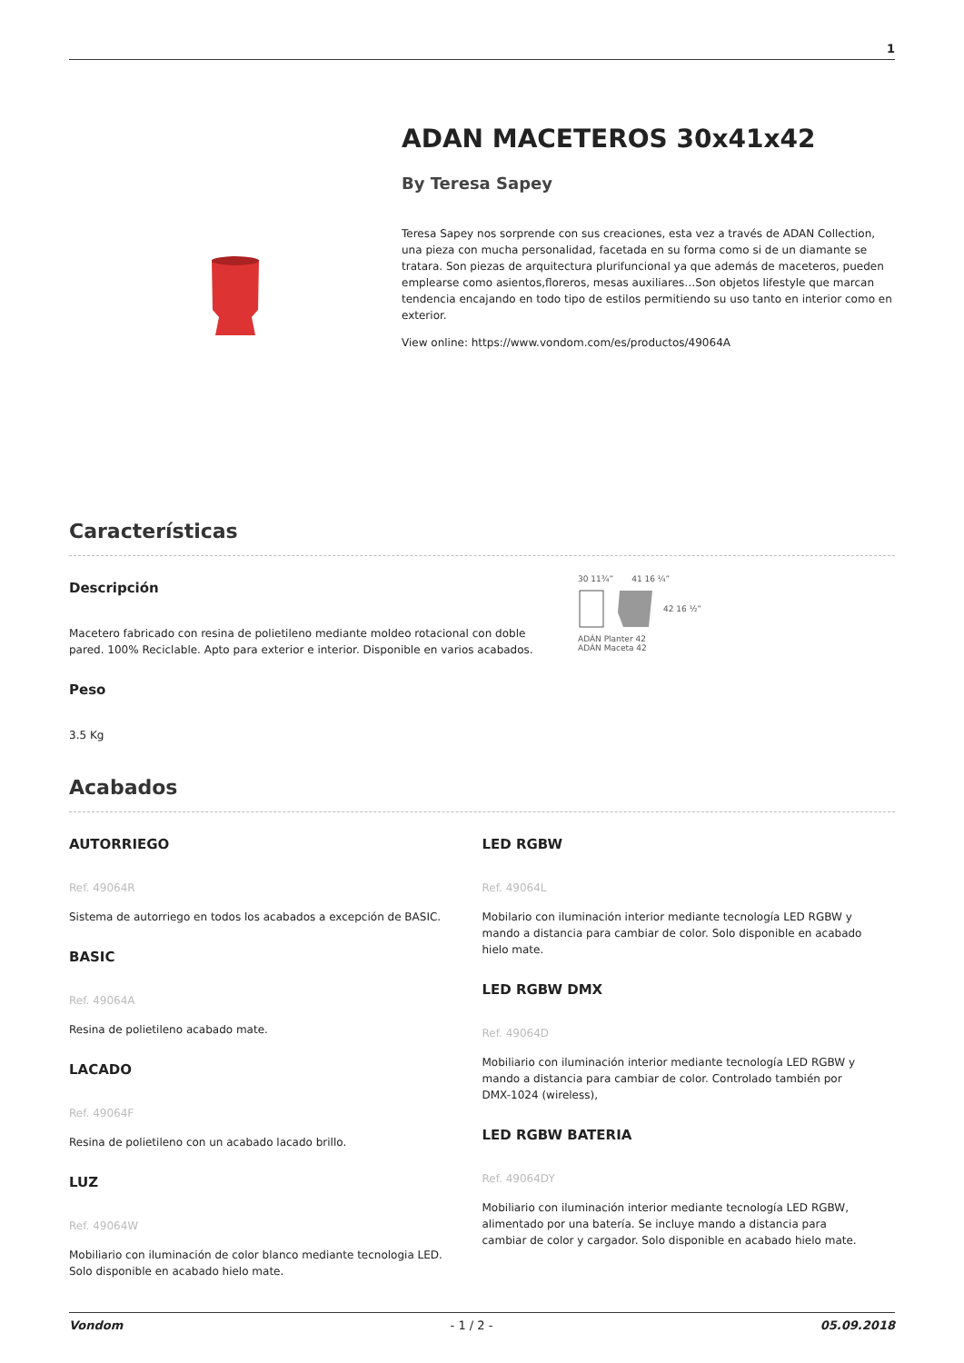1
ADAN MACETEROS 30x41x42
By Teresa Sapey
Teresa Sapey nos sorprende con sus creaciones, esta vez a través de ADAN Collection, una pieza con mucha personalidad, facetada en su forma como si de un diamante se tratara. Son piezas de arquitectura plurifuncional ya que además de maceteros, pueden emplearse como asientos,floreros, mesas auxiliares…Son objetos lifestyle que marcan tendencia encajando en todo tipo de estilos permitiendo su uso tanto en interior como en exterior.
View online: https://www.vondom.com/es/productos/49064A
Características
Descripción
Macetero fabricado con resina de polietileno mediante moldeo rotacional con doble pared. 100% Reciclable. Apto para exterior e interior. Disponible en varios acabados.
Peso
3.5 Kg
30 11¾” 41 16 ¼”
42 16 ½”
ADÁN Planter 42
ADÁN Maceta 42
Acabados
AUTORRIEGO
Ref. 49064R
Sistema de autorriego en todos los acabados a excepción de BASIC.
BASIC
Ref. 49064A
Resina de polietileno acabado mate.
LACADO
Ref. 49064F
Resina de polietileno con un acabado lacado brillo.
LUZ
Ref. 49064W
Mobiliario con iluminación de color blanco mediante tecnologia LED. Solo disponible en acabado hielo mate.
LED RGBW
Ref. 49064L
Mobilario con iluminación interior mediante tecnología LED RGBW y mando a distancia para cambiar de color. Solo disponible en acabado hielo mate.
LED RGBW DMX
Ref. 49064D
Mobiliario con iluminación interior mediante tecnología LED RGBW y mando a distancia para cambiar de color. Controlado también por DMX-1024 (wireless),
LED RGBW BATERIA
Ref. 49064DY
Mobiliario con iluminación interior mediante tecnología LED RGBW, alimentado por una batería. Se incluye mando a distancia para cambiar de color y cargador. Solo disponible en acabado hielo mate.
Vondom - 1 / 2 - 05.09.2018